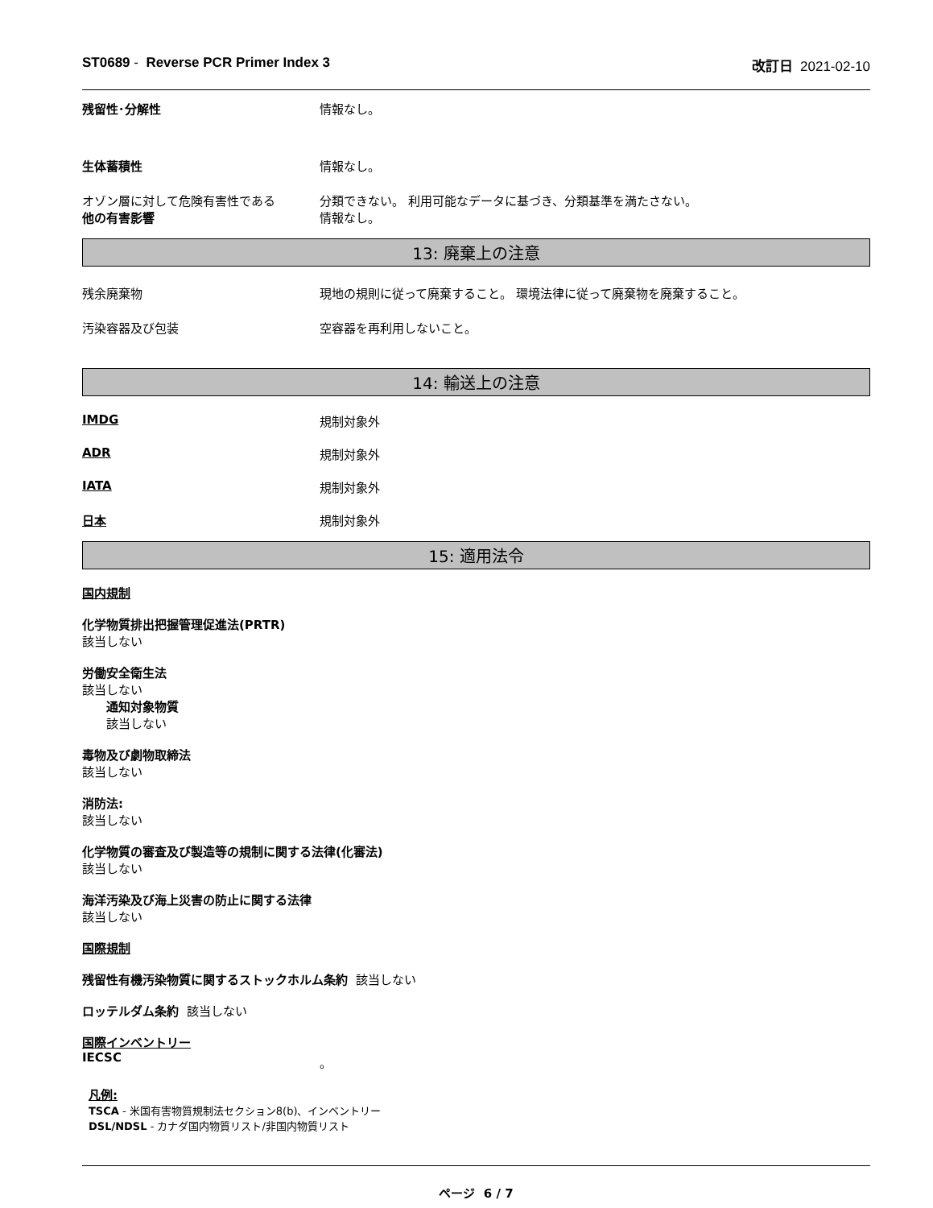ST0689 - Reverse PCR Primer Index 3 改訂日 2021-02-10
残留性･分解性 情報なし。
生体蓄積性 情報なし。
オゾン層に対して危険有害性である 分類できない。 利用可能なデータに基づき、分類基準を満たさない。
他の有害影響 情報なし。
13: 廃棄上の注意
残余廃棄物 現地の規則に従って廃棄すること。 環境法律に従って廃棄物を廃棄すること。
汚染容器及び包装 空容器を再利用しないこと。
14: 輸送上の注意
IMDG 規制対象外
ADR 規制対象外
IATA 規制対象外
日本 規制対象外
15: 適用法令
国内規制
化学物質排出把握管理促進法(PRTR)
該当しない
労働安全衛生法
該当しない
通知対象物質
該当しない
毒物及び劇物取締法
該当しない
消防法:
該当しない
化学物質の審査及び製造等の規制に関する法律(化審法)
該当しない
海洋汚染及び海上災害の防止に関する法律
該当しない
国際規制
残留性有機汚染物質に関するストックホルム条約 該当しない
ロッテルダム条約 該当しない
国際インベントリー
IECSC 。
凡例:
TSCA - 米国有害物質規制法セクション8(b)、インベントリー
DSL/NDSL - カナダ国内物質リスト/非国内物質リスト
ページ 6 / 7